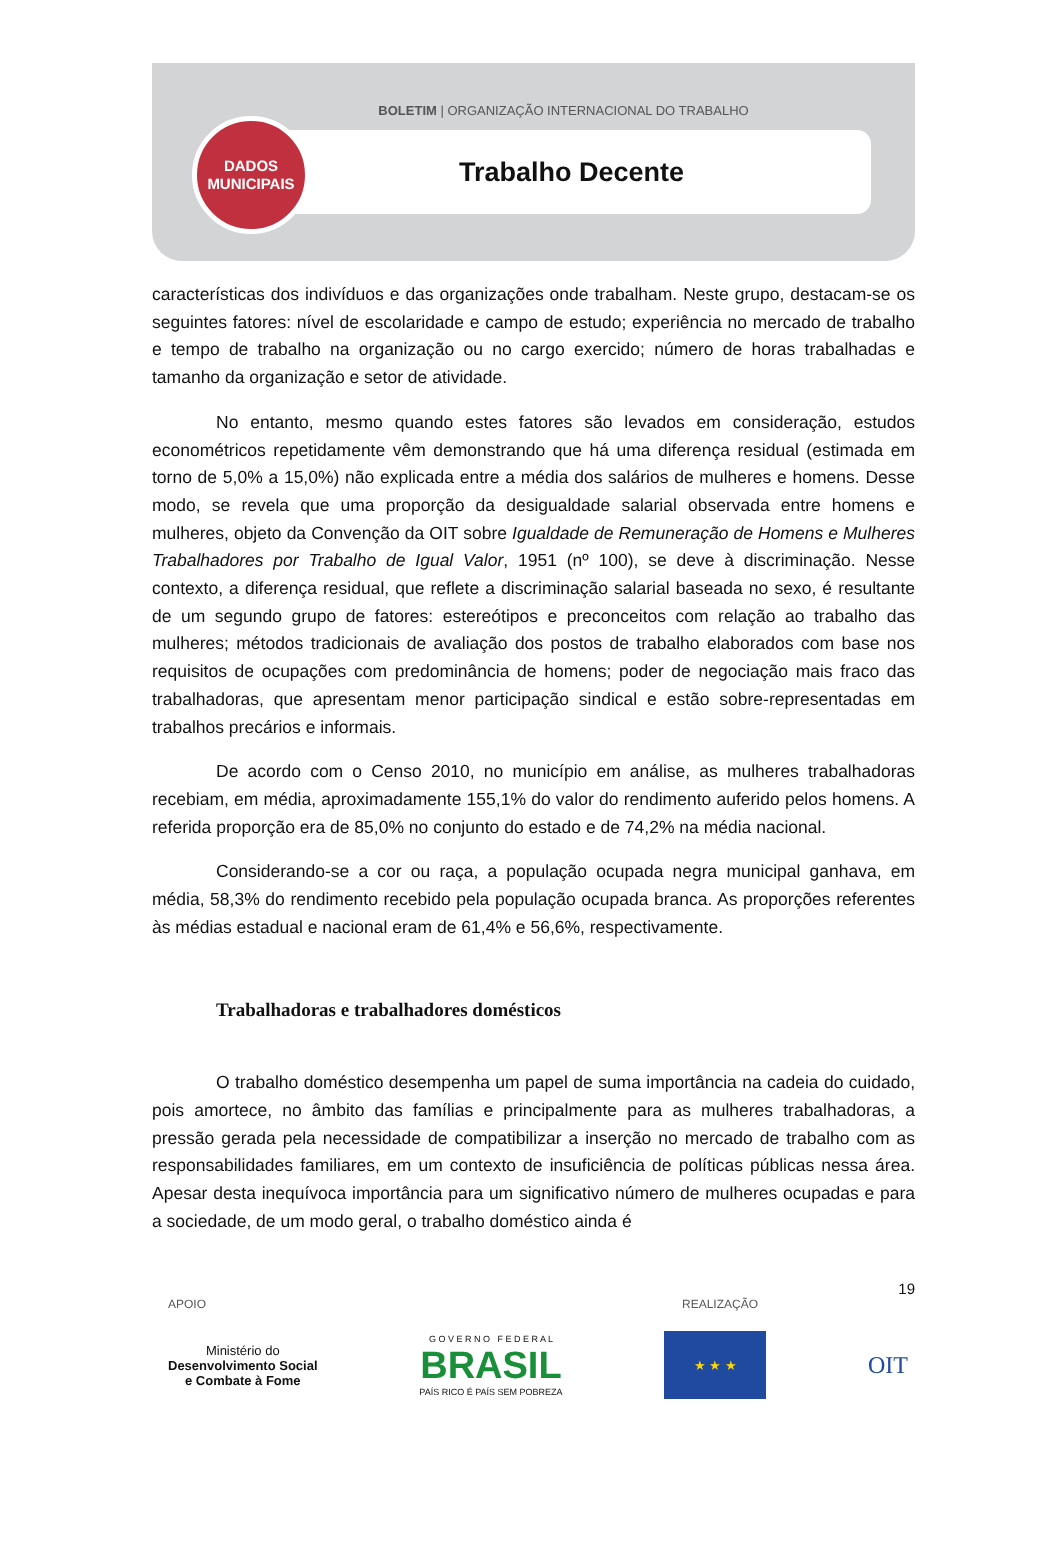BOLETIM | ORGANIZAÇÃO INTERNACIONAL DO TRABALHO
Trabalho Decente
DADOS
MUNICIPAIS
características dos indivíduos e das organizações onde trabalham. Neste grupo, destacam-se os seguintes fatores: nível de escolaridade e campo de estudo; experiência no mercado de trabalho e tempo de trabalho na organização ou no cargo exercido; número de horas trabalhadas e tamanho da organização e setor de atividade.
No entanto, mesmo quando estes fatores são levados em consideração, estudos econométricos repetidamente vêm demonstrando que há uma diferença residual (estimada em torno de 5,0% a 15,0%) não explicada entre a média dos salários de mulheres e homens. Desse modo, se revela que uma proporção da desigualdade salarial observada entre homens e mulheres, objeto da Convenção da OIT sobre Igualdade de Remuneração de Homens e Mulheres Trabalhadores por Trabalho de Igual Valor, 1951 (nº 100), se deve à discriminação. Nesse contexto, a diferença residual, que reflete a discriminação salarial baseada no sexo, é resultante de um segundo grupo de fatores: estereótipos e preconceitos com relação ao trabalho das mulheres; métodos tradicionais de avaliação dos postos de trabalho elaborados com base nos requisitos de ocupações com predominância de homens; poder de negociação mais fraco das trabalhadoras, que apresentam menor participação sindical e estão sobre-representadas em trabalhos precários e informais.
De acordo com o Censo 2010, no município em análise, as mulheres trabalhadoras recebiam, em média, aproximadamente 155,1% do valor do rendimento auferido pelos homens. A referida proporção era de 85,0% no conjunto do estado e de 74,2% na média nacional.
Considerando-se a cor ou raça, a população ocupada negra municipal ganhava, em média, 58,3% do rendimento recebido pela população ocupada branca. As proporções referentes às médias estadual e nacional eram de 61,4% e 56,6%, respectivamente.
Trabalhadoras e trabalhadores domésticos
O trabalho doméstico desempenha um papel de suma importância na cadeia do cuidado, pois amortece, no âmbito das famílias e principalmente para as mulheres trabalhadoras, a pressão gerada pela necessidade de compatibilizar a inserção no mercado de trabalho com as responsabilidades familiares, em um contexto de insuficiência de políticas públicas nessa área. Apesar desta inequívoca importância para um significativo número de mulheres ocupadas e para a sociedade, de um modo geral, o trabalho doméstico ainda é
19
APOIO REALIZAÇÃO
Ministério do
Desenvolvimento Social
e Combate à Fome
G O V E R N O F E D E R A L
BRASIL
PAÍS RICO É PAÍS SEM POBREZA
★ ★ ★
OIT